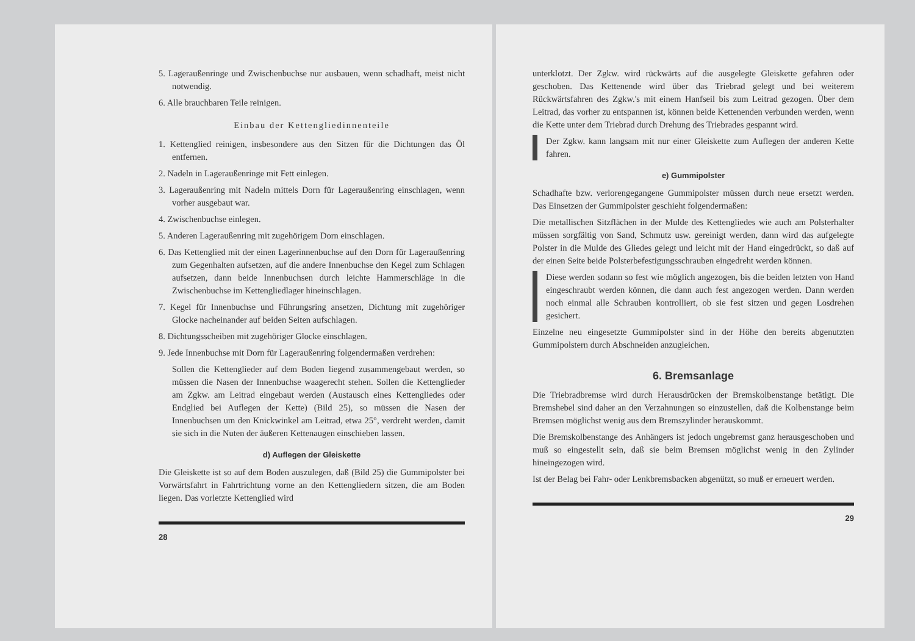5. Lageraußenringe und Zwischenbuchse nur ausbauen, wenn schadhaft, meist nicht notwendig.
6. Alle brauchbaren Teile reinigen.
Einbau der Kettengliedinnenteile
1. Kettenglied reinigen, insbesondere aus den Sitzen für die Dichtungen das Öl entfernen.
2. Nadeln in Lageraußenringe mit Fett einlegen.
3. Lageraußenring mit Nadeln mittels Dorn für Lageraußenring einschlagen, wenn vorher ausgebaut war.
4. Zwischenbuchse einlegen.
5. Anderen Lageraußenring mit zugehörigem Dorn einschlagen.
6. Das Kettenglied mit der einen Lagerinnenbuchse auf den Dorn für Lageraußenring zum Gegenhalten aufsetzen, auf die andere Innenbuchse den Kegel zum Schlagen aufsetzen, dann beide Innenbuchsen durch leichte Hammerschläge in die Zwischenbuchse im Kettengliedlager hineinschlagen.
7. Kegel für Innenbuchse und Führungsring ansetzen, Dichtung mit zugehöriger Glocke nacheinander auf beiden Seiten aufschlagen.
8. Dichtungsscheiben mit zugehöriger Glocke einschlagen.
9. Jede Innenbuchse mit Dorn für Lageraußenring folgendermaßen verdrehen:
Sollen die Kettenglieder auf dem Boden liegend zusammengebaut werden, so müssen die Nasen der Innenbuchse waagerecht stehen. Sollen die Kettenglieder am Zgkw. am Leitrad eingebaut werden (Austausch eines Kettengliedes oder Endglied bei Auflegen der Kette) (Bild 25), so müssen die Nasen der Innenbuchsen um den Knickwinkel am Leitrad, etwa 25°, verdreht werden, damit sie sich in die Nuten der äußeren Kettenaugen einschieben lassen.
d) Auflegen der Gleiskette
Die Gleiskette ist so auf dem Boden auszulegen, daß (Bild 25) die Gummipolster bei Vorwärtsfahrt in Fahrtrichtung vorne an den Kettengliedern sitzen, die am Boden liegen. Das vorletzte Kettenglied wird
28
unterklotzt. Der Zgkw. wird rückwärts auf die ausgelegte Gleiskette gefahren oder geschoben. Das Kettenende wird über das Triebrad gelegt und bei weiterem Rückwärtsfahren des Zgkw.'s mit einem Hanfseil bis zum Leitrad gezogen. Über dem Leitrad, das vorher zu entspannen ist, können beide Kettenenden verbunden werden, wenn die Kette unter dem Triebrad durch Drehung des Triebrades gespannt wird.
Der Zgkw. kann langsam mit nur einer Gleiskette zum Auflegen der anderen Kette fahren.
e) Gummipolster
Schadhafte bzw. verlorengegangene Gummipolster müssen durch neue ersetzt werden. Das Einsetzen der Gummipolster geschieht folgendermaßen:
Die metallischen Sitzflächen in der Mulde des Kettengliedes wie auch am Polsterhalter müssen sorgfältig von Sand, Schmutz usw. gereinigt werden, dann wird das aufgelegte Polster in die Mulde des Gliedes gelegt und leicht mit der Hand eingedrückt, so daß auf der einen Seite beide Polsterbefestigungsschrauben eingedreht werden können.
Diese werden sodann so fest wie möglich angezogen, bis die beiden letzten von Hand eingeschraubt werden können, die dann auch fest angezogen werden. Dann werden noch einmal alle Schrauben kontrolliert, ob sie fest sitzen und gegen Losdrehen gesichert.
Einzelne neu eingesetzte Gummipolster sind in der Höhe den bereits abgenutzten Gummipolstern durch Abschneiden anzugleichen.
6. Bremsanlage
Die Triebradbremse wird durch Herausdrücken der Bremskolbenstange betätigt. Die Bremshebel sind daher an den Verzahnungen so einzustellen, daß die Kolbenstange beim Bremsen möglichst wenig aus dem Bremszylinder herauskommt.
Die Bremskolbenstange des Anhängers ist jedoch ungebremst ganz herausgeschoben und muß so eingestellt sein, daß sie beim Bremsen möglichst wenig in den Zylinder hineingezogen wird.
Ist der Belag bei Fahr- oder Lenkbremsbacken abgenützt, so muß er erneuert werden.
29